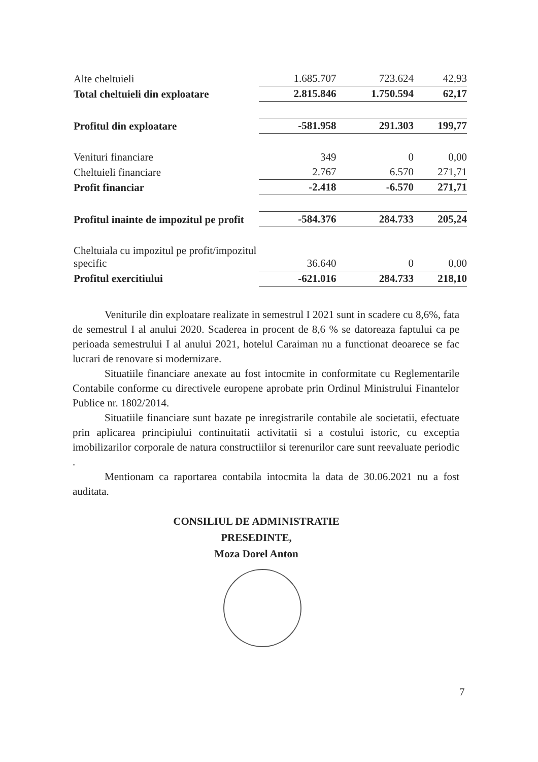| Alte cheltuieli | 1.685.707 | 723.624 | 42,93 |
| Total cheltuieli din exploatare | 2.815.846 | 1.750.594 | 62,17 |
| Profitul din exploatare | -581.958 | 291.303 | 199,77 |
| Venituri financiare | 349 | 0 | 0,00 |
| Cheltuieli financiare | 2.767 | 6.570 | 271,71 |
| Profit financiar | -2.418 | -6.570 | 271,71 |
| Profitul inainte de impozitul pe profit | -584.376 | 284.733 | 205,24 |
| Cheltuiala cu impozitul pe profit/impozitul specific | 36.640 | 0 | 0,00 |
| Profitul exercitiului | -621.016 | 284.733 | 218,10 |
Veniturile din exploatare realizate in semestrul I 2021 sunt in scadere cu 8,6%, fata de semestrul I al anului 2020. Scaderea in procent de 8,6 % se datoreaza faptului ca pe perioada semestrului I al anului 2021, hotelul Caraiman nu a functionat deoarece se fac lucrari de renovare si modernizare.
Situatiile financiare anexate au fost intocmite in conformitate cu Reglementarile Contabile conforme cu directivele europene aprobate prin Ordinul Ministrului Finantelor Publice nr. 1802/2014.
Situatiile financiare sunt bazate pe inregistrarile contabile ale societatii, efectuate prin aplicarea principiului continuitatii activitatii si a costului istoric, cu exceptia imobilizarilor corporale de natura constructiilor si terenurilor care sunt reevaluate periodic .
Mentionam ca raportarea contabila intocmita la data de 30.06.2021 nu a fost auditata.
CONSILIUL DE ADMINISTRATIE
PRESEDINTE,
Moza Dorel Anton
7